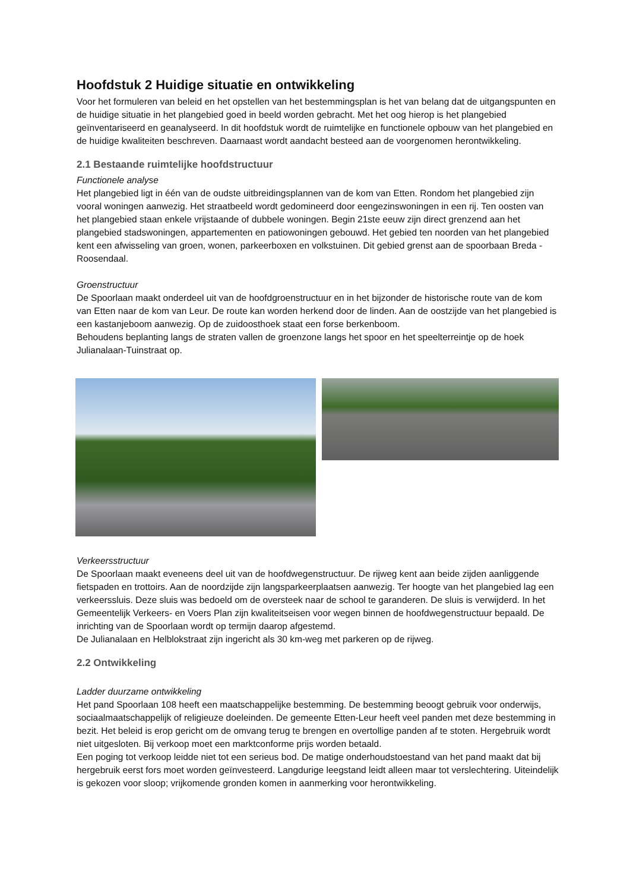Hoofdstuk 2 Huidige situatie en ontwikkeling
Voor het formuleren van beleid en het opstellen van het bestemmingsplan is het van belang dat de uitgangspunten en de huidige situatie in het plangebied goed in beeld worden gebracht. Met het oog hierop is het plangebied geïnventariseerd en geanalyseerd. In dit hoofdstuk wordt de ruimtelijke en functionele opbouw van het plangebied en de huidige kwaliteiten beschreven. Daarnaast wordt aandacht besteed aan de voorgenomen herontwikkeling.
2.1 Bestaande ruimtelijke hoofdstructuur
Functionele analyse
Het plangebied ligt in één van de oudste uitbreidingsplannen van de kom van Etten. Rondom het plangebied zijn vooral woningen aanwezig. Het straatbeeld wordt gedomineerd door eengezinswoningen in een rij. Ten oosten van het plangebied staan enkele vrijstaande of dubbele woningen. Begin 21ste eeuw zijn direct grenzend aan het plangebied stadswoningen, appartementen en patiowoningen gebouwd. Het gebied ten noorden van het plangebied kent een afwisseling van groen, wonen, parkeerboxen en volkstuinen. Dit gebied grenst aan de spoorbaan Breda - Roosendaal.
Groenstructuur
De Spoorlaan maakt onderdeel uit van de hoofdgroenstructuur en in het bijzonder de historische route van de kom van Etten naar de kom van Leur. De route kan worden herkend door de linden. Aan de oostzijde van het plangebied is een kastanjeboom aanwezig. Op de zuidoosthoek staat een forse berkenboom.
Behoudens beplanting langs de straten vallen de groenzone langs het spoor en het speelterreintje op de hoek Julianalaan-Tuinstraat op.
Verkeersstructuur
De Spoorlaan maakt eveneens deel uit van de hoofdwegenstructuur. De rijweg kent aan beide zijden aanliggende fietspaden en trottoirs. Aan de noordzijde zijn langsparkeerplaatsen aanwezig. Ter hoogte van het plangebied lag een verkeerssluis. Deze sluis was bedoeld om de oversteek naar de school te garanderen. De sluis is verwijderd. In het Gemeentelijk Verkeers- en Voers Plan zijn kwaliteitseisen voor wegen binnen de hoofdwegenstructuur bepaald. De inrichting van de Spoorlaan wordt op termijn daarop afgestemd.
De Julianalaan en Helblokstraat zijn ingericht als 30 km-weg met parkeren op de rijweg.
2.2 Ontwikkeling
Ladder duurzame ontwikkeling
Het pand Spoorlaan 108 heeft een maatschappelijke bestemming. De bestemming beoogt gebruik voor onderwijs, sociaalmaatschappelijk of religieuze doeleinden. De gemeente Etten-Leur heeft veel panden met deze bestemming in bezit. Het beleid is erop gericht om de omvang terug te brengen en overtollige panden af te stoten. Hergebruik wordt niet uitgesloten. Bij verkoop moet een marktconforme prijs worden betaald.
Een poging tot verkoop leidde niet tot een serieus bod. De matige onderhoudstoestand van het pand maakt dat bij hergebruik eerst fors moet worden geïnvesteerd. Langdurige leegstand leidt alleen maar tot verslechtering. Uiteindelijk is gekozen voor sloop; vrijkomende gronden komen in aanmerking voor herontwikkeling.